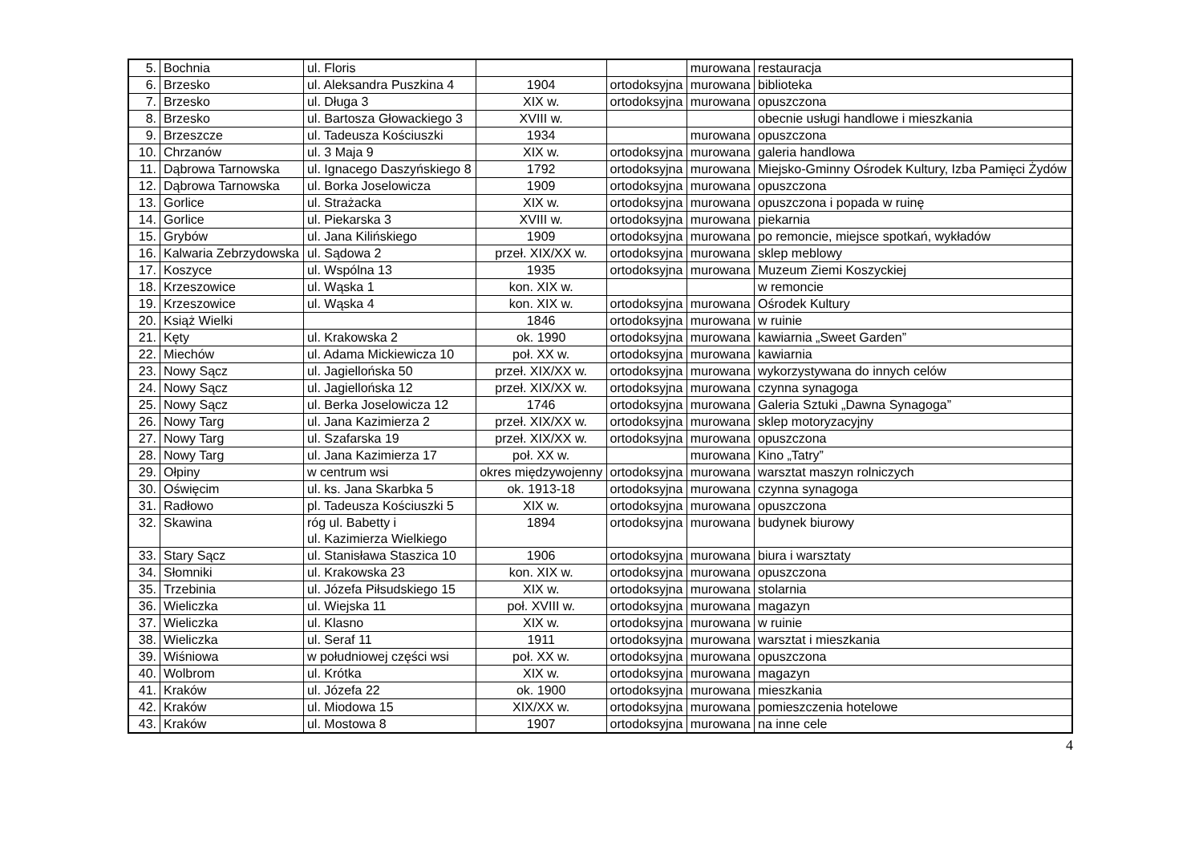| 5. | Bochnia | ul. Floris | | | murowana | restauracja |
| 6. | Brzesko | ul. Aleksandra Puszkina 4 | 1904 | ortodoksyjna | murowana | biblioteka |
| 7. | Brzesko | ul. Długa 3 | XIX w. | ortodoksyjna | murowana | opuszczona |
| 8. | Brzesko | ul. Bartosza Głowackiego 3 | XVIII w. | | | obecnie usługi handlowe i mieszkania |
| 9. | Brzeszcze | ul. Tadeusza Kościuszki | 1934 | | murowana | opuszczona |
| 10. | Chrzanów | ul. 3 Maja 9 | XIX w. | ortodoksyjna | murowana | galeria handlowa |
| 11. | Dąbrowa Tarnowska | ul. Ignacego Daszyńskiego 8 | 1792 | ortodoksyjna | murowana | Miejsko-Gminny Ośrodek Kultury, Izba Pamięci Żydów |
| 12. | Dąbrowa Tarnowska | ul. Borka Joselowicza | 1909 | ortodoksyjna | murowana | opuszczona |
| 13. | Gorlice | ul. Strażacka | XIX w. | ortodoksyjna | murowana | opuszczona i popada w ruinę |
| 14. | Gorlice | ul. Piekarska 3 | XVIII w. | ortodoksyjna | murowana | piekarnia |
| 15. | Grybów | ul. Jana Kilińskiego | 1909 | ortodoksyjna | murowana | po remoncie, miejsce spotkań, wykładów |
| 16. | Kalwaria Zebrzydowska | ul. Sądowa 2 | przeł. XIX/XX w. | ortodoksyjna | murowana | sklep meblowy |
| 17. | Koszyce | ul. Wspólna 13 | 1935 | ortodoksyjna | murowana | Muzeum Ziemi Koszyckiej |
| 18. | Krzeszowice | ul. Wąska 1 | kon. XIX w. | | | w remoncie |
| 19. | Krzeszowice | ul. Wąska 4 | kon. XIX w. | ortodoksyjna | murowana | Ośrodek Kultury |
| 20. | Książ Wielki | | 1846 | ortodoksyjna | murowana | w ruinie |
| 21. | Kęty | ul. Krakowska 2 | ok. 1990 | ortodoksyjna | murowana | kawiarnia „Sweet Garden” |
| 22. | Miechów | ul. Adama Mickiewicza 10 | poł. XX w. | ortodoksyjna | murowana | kawiarnia |
| 23. | Nowy Sącz | ul. Jagiellońska 50 | przeł. XIX/XX w. | ortodoksyjna | murowana | wykorzystywana do innych celów |
| 24. | Nowy Sącz | ul. Jagiellońska 12 | przeł. XIX/XX w. | ortodoksyjna | murowana | czynna synagoga |
| 25. | Nowy Sącz | ul. Berka Joselowicza 12 | 1746 | ortodoksyjna | murowana | Galeria Sztuki „Dawna Synagoga” |
| 26. | Nowy Targ | ul. Jana Kazimierza 2 | przeł. XIX/XX w. | ortodoksyjna | murowana | sklep motoryzacyjny |
| 27. | Nowy Targ | ul. Szafarska 19 | przeł. XIX/XX w. | ortodoksyjna | murowana | opuszczona |
| 28. | Nowy Targ | ul. Jana Kazimierza 17 | poł. XX w. | | murowana | Kino „Tatry” |
| 29. | Ołpiny | w centrum wsi | okres międzywojenny | ortodoksyjna | murowana | warsztat maszyn rolniczych |
| 30. | Oświęcim | ul. ks. Jana Skarbka 5 | ok. 1913-18 | ortodoksyjna | murowana | czynna synagoga |
| 31. | Radłowo | pl. Tadeusza Kościuszki 5 | XIX w. | ortodoksyjna | murowana | opuszczona |
| 32. | Skawina | róg ul. Babetty i ul. Kazimierza Wielkiego | 1894 | ortodoksyjna | murowana | budynek biurowy |
| 33. | Stary Sącz | ul. Stanisława Staszica 10 | 1906 | ortodoksyjna | murowana | biura i warsztaty |
| 34. | Słomniki | ul. Krakowska 23 | kon. XIX w. | ortodoksyjna | murowana | opuszczona |
| 35. | Trzebinia | ul. Józefa Piłsudskiego 15 | XIX w. | ortodoksyjna | murowana | stolarnia |
| 36. | Wieliczka | ul. Wiejska 11 | poł. XVIII w. | ortodoksyjna | murowana | magazyn |
| 37. | Wieliczka | ul. Klasno | XIX w. | ortodoksyjna | murowana | w ruinie |
| 38. | Wieliczka | ul. Seraf 11 | 1911 | ortodoksyjna | murowana | warsztat i mieszkania |
| 39. | Wiśniowa | w południowej części wsi | poł. XX w. | ortodoksyjna | murowana | opuszczona |
| 40. | Wolbrom | ul. Krótka | XIX w. | ortodoksyjna | murowana | magazyn |
| 41. | Kraków | ul. Józefa 22 | ok. 1900 | ortodoksyjna | murowana | mieszkania |
| 42. | Kraków | ul. Miodowa 15 | XIX/XX w. | ortodoksyjna | murowana | pomieszczenia hotelowe |
| 43. | Kraków | ul. Mostowa 8 | 1907 | ortodoksyjna | murowana | na inne cele |
4